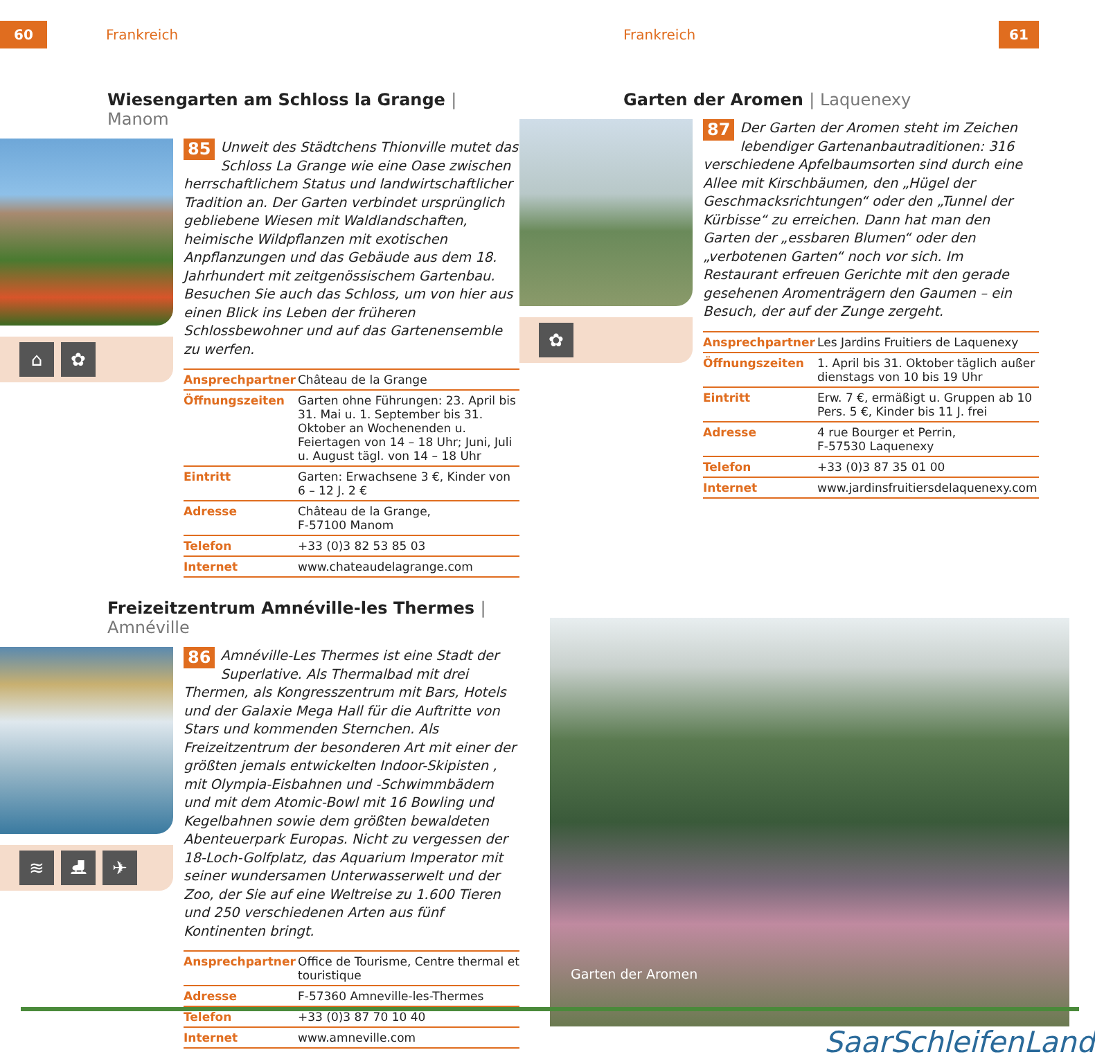60 Frankreich
Wiesengarten am Schloss la Grange | Manom
⌂ ✿
85 Unweit des Städtchens Thionville mutet das Schloss La Grange wie eine Oase zwischen herrschaftlichem Status und landwirtschaftlicher Tradition an. Der Garten verbindet ursprünglich gebliebene Wiesen mit Waldlandschaften, heimische Wildpflanzen mit exotischen Anpflanzungen und das Gebäude aus dem 18. Jahrhundert mit zeitgenössischem Gartenbau. Besuchen Sie auch das Schloss, um von hier aus einen Blick ins Leben der früheren Schlossbewohner und auf das Gartenensemble zu werfen.
| Ansprechpartner | Château de la Grange |
| Öffnungszeiten | Garten ohne Führungen: 23. April bis 31. Mai u. 1. September bis 31. Oktober an Wochenenden u. Feiertagen von 14 – 18 Uhr; Juni, Juli u. August tägl. von 14 – 18 Uhr |
| Eintritt | Garten: Erwachsene 3 €, Kinder von 6 – 12 J. 2 € |
| Adresse | Château de la Grange, F-57100 Manom |
| Telefon | +33 (0)3 82 53 85 03 |
| Internet | www.chateaudelagrange.com |
Freizeitzentrum Amnéville-les Thermes | Amnéville
≋ ⛸ ✈
86 Amnéville-Les Thermes ist eine Stadt der Superlative. Als Thermalbad mit drei Thermen, als Kongresszentrum mit Bars, Hotels und der Galaxie Mega Hall für die Auftritte von Stars und kommenden Sternchen. Als Freizeitzentrum der besonderen Art mit einer der größten jemals entwickelten Indoor-Skipisten , mit Olympia-Eisbahnen und -Schwimmbädern und mit dem Atomic-Bowl mit 16 Bowling und Kegelbahnen sowie dem größten bewaldeten Abenteuerpark Europas. Nicht zu vergessen der 18-Loch-Golfplatz, das Aquarium Imperator mit seiner wundersamen Unterwasserwelt und der Zoo, der Sie auf eine Weltreise zu 1.600 Tieren und 250 verschiedenen Arten aus fünf Kontinenten bringt.
| Ansprechpartner | Office de Tourisme, Centre thermal et touristique |
| Adresse | F-57360 Amneville-les-Thermes |
| Telefon | +33 (0)3 87 70 10 40 |
| Internet | www.amneville.com |
Frankreich 61
Garten der Aromen | Laquenexy
✿
87 Der Garten der Aromen steht im Zeichen lebendiger Gartenanbautraditionen: 316 verschiedene Apfelbaumsorten sind durch eine Allee mit Kirschbäumen, den „Hügel der Geschmacksrichtungen“ oder den „Tunnel der Kürbisse“ zu erreichen. Dann hat man den Garten der „essbaren Blumen“ oder den „verbotenen Garten“ noch vor sich. Im Restaurant erfreuen Gerichte mit den gerade gesehenen Aromenträgern den Gaumen – ein Besuch, der auf der Zunge zergeht.
| Ansprechpartner | Les Jardins Fruitiers de Laquenexy |
| Öffnungszeiten | 1. April bis 31. Oktober täglich außer dienstags von 10 bis 19 Uhr |
| Eintritt | Erw. 7 €, ermäßigt u. Gruppen ab 10 Pers. 5 €, Kinder bis 11 J. frei |
| Adresse | 4 rue Bourger et Perrin, F-57530 Laquenexy |
| Telefon | +33 (0)3 87 35 01 00 |
| Internet | www.jardinsfruitiersdelaquenexy.com |
Garten der Aromen
SaarSchleifenLand